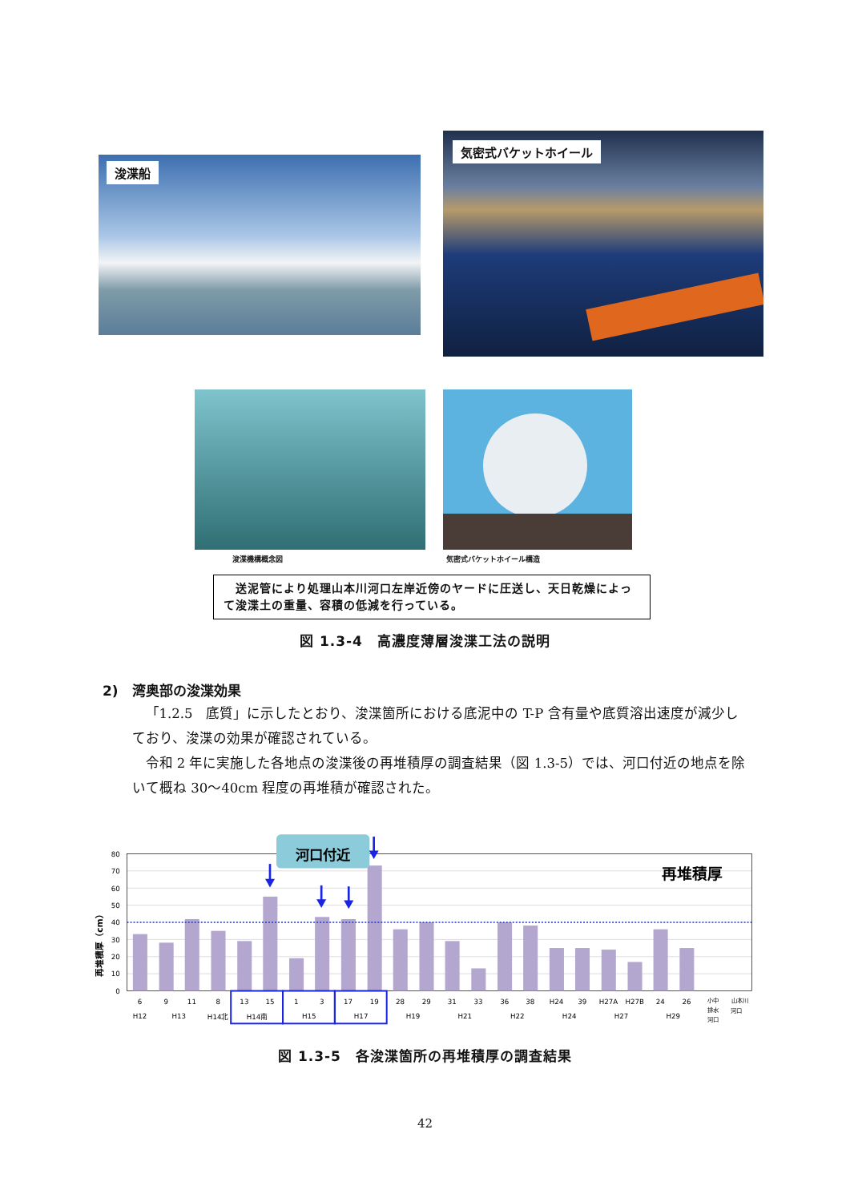浚渫船
気密式バケットホイール
浚渫機構概念図 気密式バケットホイール構造
　送泥管により処理山本川河口左岸近傍のヤードに圧送し、天日乾燥によって浚渫土の重量、容積の低減を行っている。
図 1.3-4　高濃度薄層浚渫工法の説明
2)　湾奥部の浚渫効果
「1.2.5　底質」に示したとおり、浚渫箇所における底泥中の T-P 含有量や底質溶出速度が減少しており、浚渫の効果が確認されている。
令和 2 年に実施した各地点の浚渫後の再堆積厚の調査結果（図 1.3-5）では、河口付近の地点を除いて概ね 30～40cm 程度の再堆積が確認された。
80
70
60
50
40
30
20
10
0
再堆積厚（cm）
再堆積厚
河口付近
6
9
11
8
13
15
1
3
17
19
28
29
31
33
36
38
H24
39
H27A
H27B
24
26
H12
H13
H14北
H14南
H15
H17
H19
H21
H22
H24
H27
H29
小中
排水
河口
山本川
河口
図 1.3-5　各浚渫箇所の再堆積厚の調査結果
42